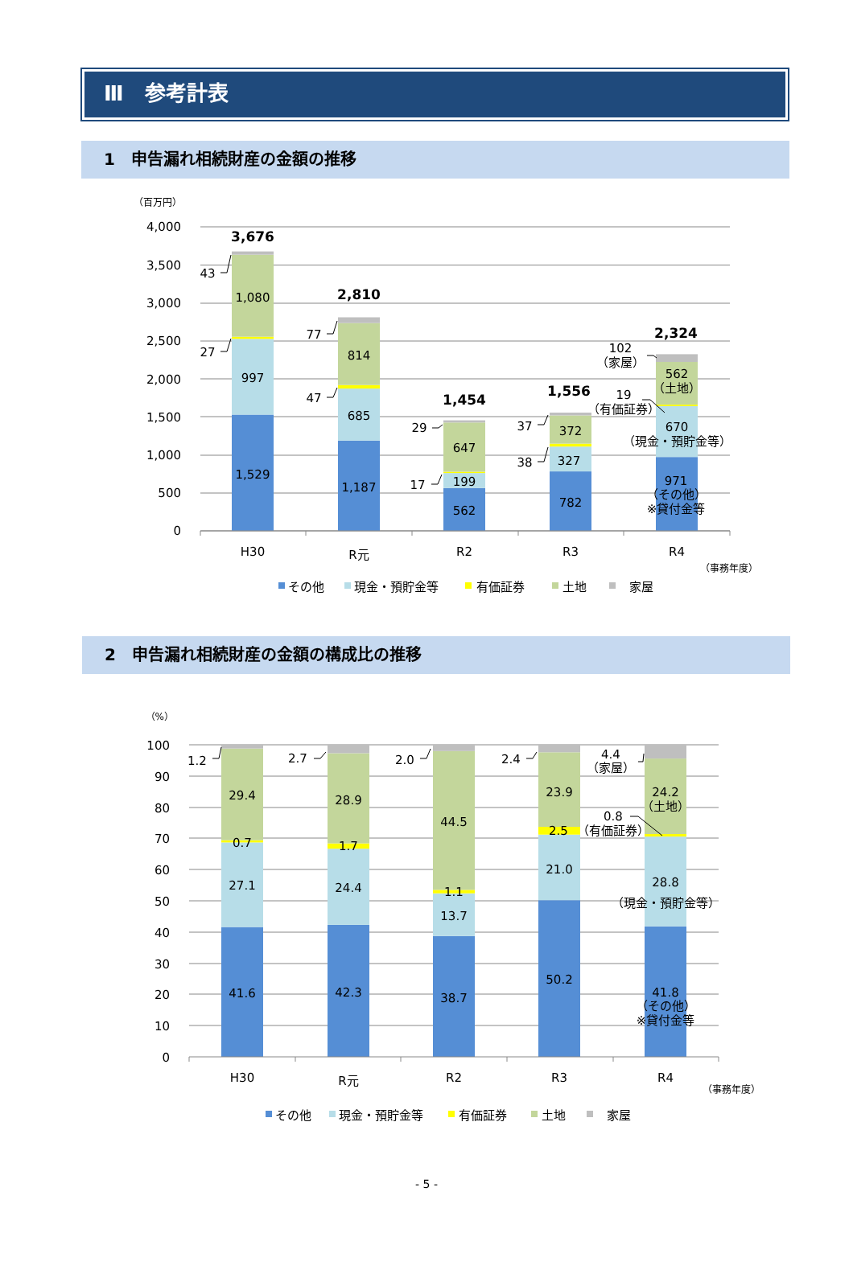Ⅲ　参考計表
1　申告漏れ相続財産の金額の推移
（百万円）
4,000
3,500
3,000
2,500
2,000
1,500
1,000
500
0
3,676
1,080
997
1,529
43
27
2,810
814
685
1,187
77
47
1,454
647
199
562
29
17
1,556
372
327
782
37
38
2,324
102
（家屋）
562
（土地）
19
（有価証券）
670
（現金・預貯金等）
971
（その他）
※貸付金等
H30
R元
R2
R3
R4
（事務年度）
その他
現金・預貯金等
有価証券
土地
家屋
2　申告漏れ相続財産の金額の構成比の推移
（%）
100
90
80
70
60
50
40
30
20
10
0
1.2
29.4
0.7
27.1
41.6
2.7
28.9
1.7
24.4
42.3
2.0
44.5
1.1
13.7
38.7
2.4
23.9
2.5
21.0
50.2
4.4
（家屋）
24.2
（土地）
0.8
（有価証券）
28.8
（現金・預貯金等）
41.8
（その他）
※貸付金等
H30
R元
R2
R3
R4
（事務年度）
その他
現金・預貯金等
有価証券
土地
家屋
- 5 -